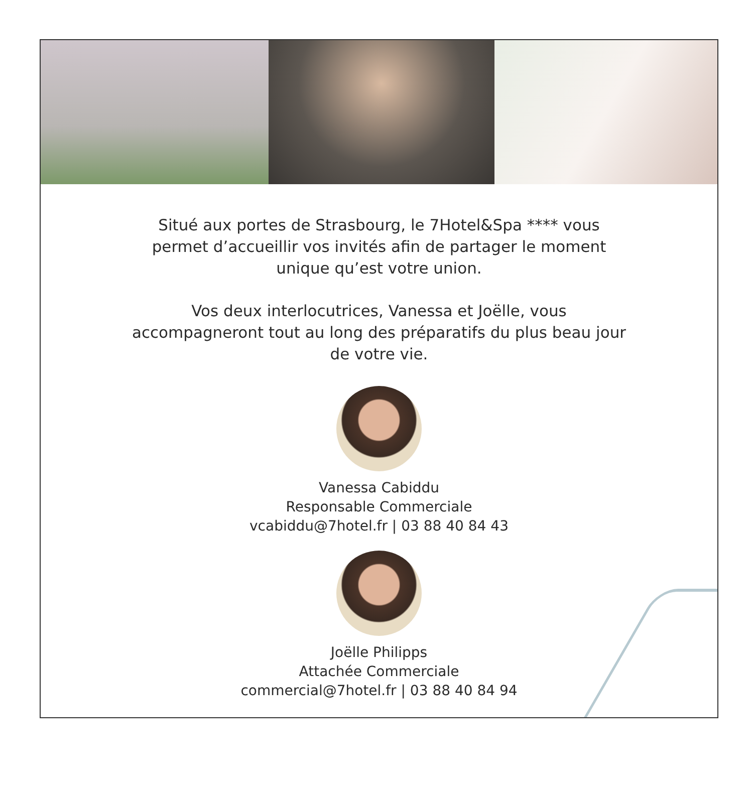Situé aux portes de Strasbourg, le 7Hotel&Spa **** vous permet d’accueillir vos invités afin de partager le moment unique qu’est votre union.
Vos deux interlocutrices, Vanessa et Joëlle, vous accompagneront tout au long des préparatifs du plus beau jour de votre vie.
Vanessa Cabiddu
Responsable Commerciale
vcabiddu@7hotel.fr | 03 88 40 84 43
Joëlle Philipps
Attachée Commerciale
commercial@7hotel.fr | 03 88 40 84 94